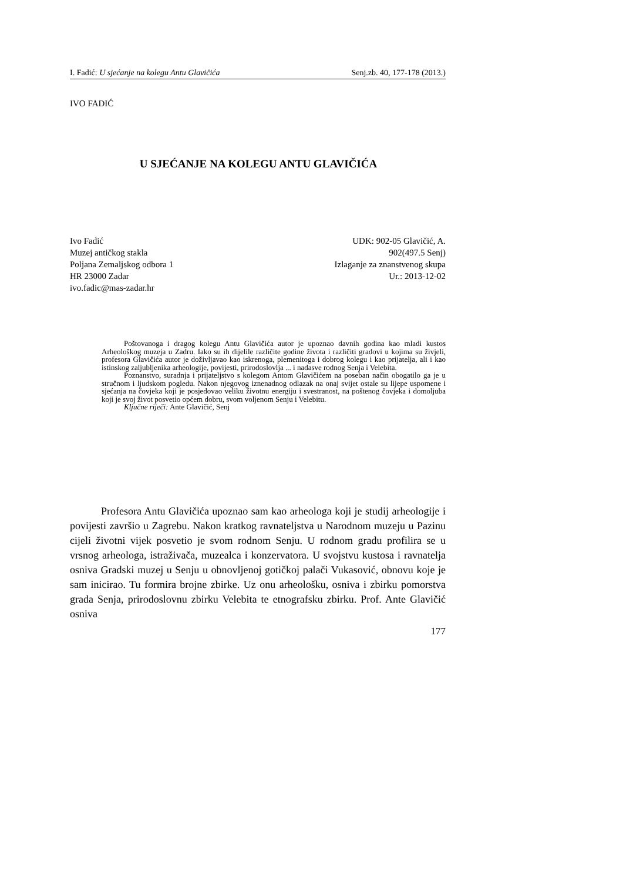I. Fadić: U sjećanje na kolegu Antu Glavičića Senj.zb. 40, 177-178 (2013.)
IVO FADIĆ
U SJEĆANJE NA KOLEGU ANTU GLAVIČIĆA
Ivo Fadić
Muzej antičkog stakla
Poljana Zemaljskog odbora 1
HR 23000 Zadar
ivo.fadic@mas-zadar.hr
UDK: 902-05 Glavičić, A.
902(497.5 Senj)
Izlaganje za znanstvenog skupa
Ur.: 2013-12-02
Poštovanoga i dragog kolegu Antu Glavičića autor je upoznao davnih godina kao mladi kustos Arheološkog muzeja u Zadru. Iako su ih dijelile različite godine života i različiti gradovi u kojima su živjeli, profesora Glavičića autor je doživljavao kao iskrenoga, plemenitoga i dobrog kolegu i kao prijatelja, ali i kao istinskog zaljubljenika arheologije, povijesti, prirodoslovlja ... i nadasve rodnog Senja i Velebita.
Poznanstvo, suradnja i prijateljstvo s kolegom Antom Glavičićem na poseban način obogatilo ga je u stručnom i ljudskom pogledu. Nakon njegovog iznenadnog odlazak na onaj svijet ostale su lijepe uspomene i sjećanja na čovjeka koji je posjedovao veliku životnu energiju i svestranost, na poštenog čovjeka i domoljuba koji je svoj život posvetio općem dobru, svom voljenom Senju i Velebitu.
Ključne riječi: Ante Glavičić, Senj
Profesora Antu Glavičića upoznao sam kao arheologa koji je studij arheologije i povijesti završio u Zagrebu. Nakon kratkog ravnateljstva u Narodnom muzeju u Pazinu cijeli životni vijek posvetio je svom rodnom Senju. U rodnom gradu profilira se u vrsnog arheologa, istraživača, muzealca i konzervatora. U svojstvu kustosa i ravnatelja osniva Gradski muzej u Senju u obnovljenoj gotičkoj palači Vukasović, obnovu koje je sam inicirao. Tu formira brojne zbirke. Uz onu arheološku, osniva i zbirku pomorstva grada Senja, prirodoslovnu zbirku Velebita te etnografsku zbirku. Prof. Ante Glavičić osniva
177